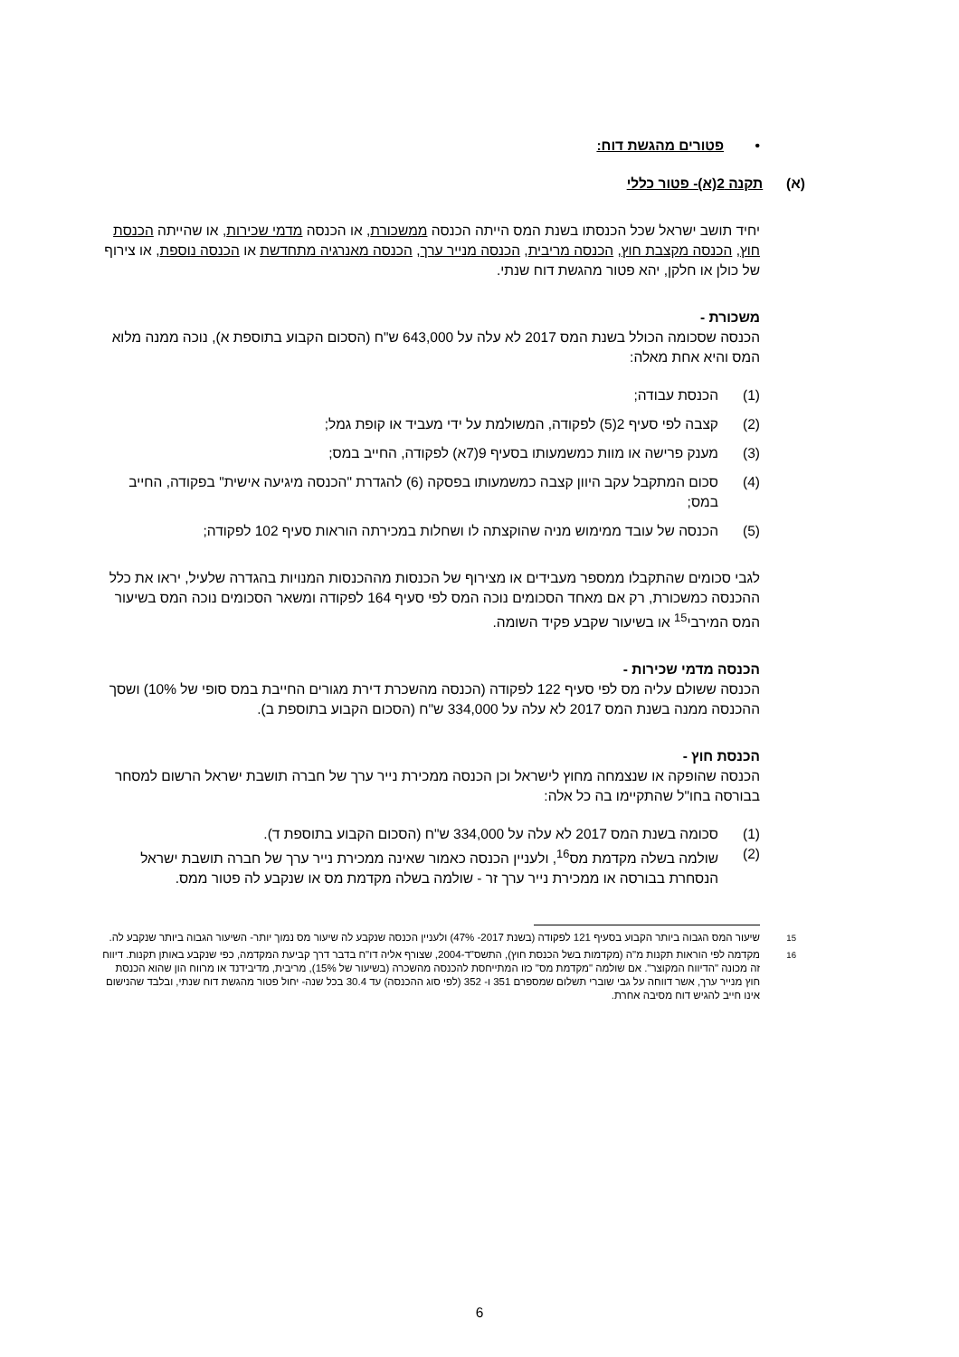• פטורים מהגשת דוח:
(א) תקנה 2(א)- פטור כללי
יחיד תושב ישראל שכל הכנסתו בשנת המס הייתה הכנסה ממשכורת, או הכנסה מדמי שכירות, או שהייתה הכנסת חוץ, הכנסה מקצבת חוץ, הכנסה מריבית, הכנסה מנייר ערך, הכנסה מאנרגיה מתחדשת או הכנסה נוספת, או צירוף של כולן או חלקן, יהא פטור מהגשת דוח שנתי.
משכורת -
הכנסה שסכומה הכולל בשנת המס 2017 לא עלה על 643,000 ש"ח (הסכום הקבוע בתוספת א), נוכה ממנה מלוא המס והיא אחת מאלה:
(1) הכנסת עבודה;
(2) קצבה לפי סעיף 2(5) לפקודה, המשולמת על ידי מעביד או קופת גמל;
(3) מענק פרישה או מוות כמשמעותו בסעיף 9(7א) לפקודה, החייב במס;
(4) סכום המתקבל עקב היוון קצבה כמשמעותו בפסקה (6) להגדרת "הכנסה מיגיעה אישית" בפקודה, החייב במס;
(5) הכנסה של עובד ממימוש מניה שהוקצתה לו ושחלות במכירתה הוראות סעיף 102 לפקודה;
לגבי סכומים שהתקבלו ממספר מעבידים או מצירוף של הכנסות מההכנסות המנויות בהגדרה שלעיל, יראו את כלל ההכנסה כמשכורת, רק אם מאחד הסכומים נוכה המס לפי סעיף 164 לפקודה ומשאר הסכומים נוכה המס בשיעור המס המירבי<sup>15</sup> או בשיעור שקבע פקיד השומה.
הכנסה מדמי שכירות -
הכנסה ששולם עליה מס לפי סעיף 122 לפקודה (הכנסה מהשכרת דירת מגורים החייבת במס סופי של 10%) ושסך ההכנסה ממנה בשנת המס 2017 לא עלה על 334,000 ש"ח (הסכום הקבוע בתוספת ב).
הכנסת חוץ -
הכנסה שהופקה או שנצמחה מחוץ לישראל וכן הכנסה ממכירת נייר ערך של חברה תושבת ישראל הרשום למסחר בבורסה בחו"ל שהתקיימו בה כל אלה:
(1) סכומה בשנת המס 2017 לא עלה על 334,000 ש"ח (הסכום הקבוע בתוספת ד).
(2) שולמה בשלה מקדמת מס<sup>16</sup>, ולעניין הכנסה כאמור שאינה ממכירת נייר ערך של חברה תושבת ישראל הנסחרת בבורסה או ממכירת נייר ערך זר - שולמה בשלה מקדמת מס או שנקבע לה פטור ממס.
<sup>15</sup> שיעור המס הגבוה ביותר הקבוע בסעיף 121 לפקודה (בשנת 2017- 47%) ולעניין הכנסה שנקבע לה שיעור מס נמוך יותר- השיעור הגבוה ביותר שנקבע לה.
<sup>16</sup> מקדמה לפי הוראות תקנות מ"ה (מקדמות בשל הכנסת חוץ), התשס"ד-2004, שצורף אליה דו"ח בדבר דרך קביעת המקדמה, כפי שנקבע באותן תקנות. דיווח זה מכונה "הדיווח המקוצר". אם שולמה "מקדמת מס" כזו המתייחסת להכנסה מהשכרה (בשיעור של 15%), מריבית, מדיבידנד או מרווח הון שהוא הכנסת חוץ מנייר ערך, אשר דווחה על גבי שוברי תשלום שמספרם 351 ו- 352 (לפי סוג ההכנסה) עד 30.4 בכל שנה- יחול פטור מהגשת דוח שנתי, ובלבד שהנישום אינו חייב להגיש דוח מסיבה אחרת.
6